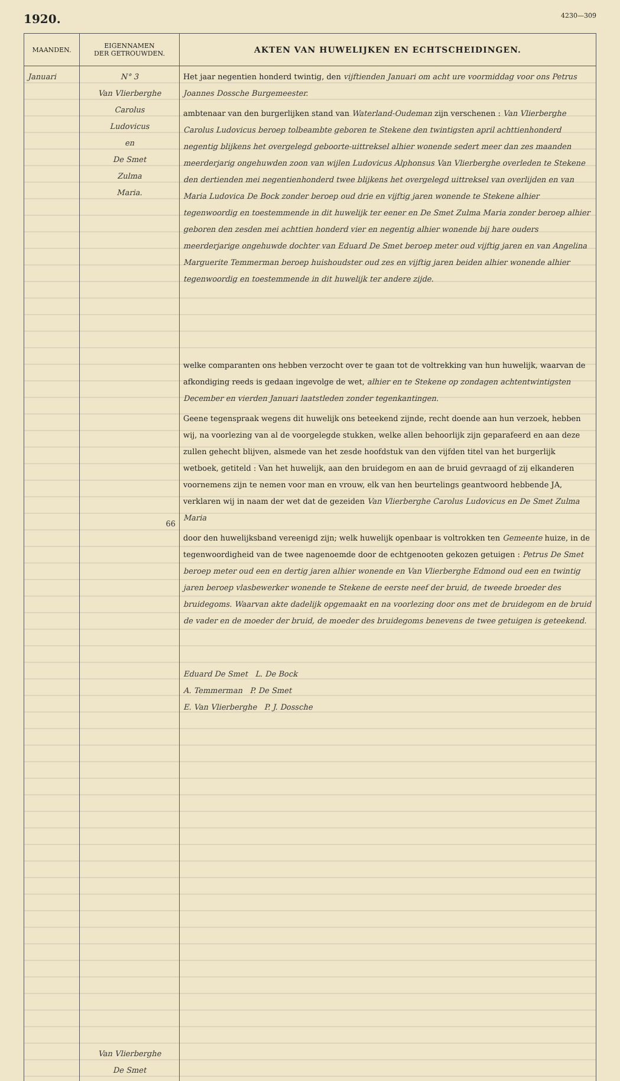1920. 4230—309
| MAANDEN. | EIGENNAMEN DER GETROUWDEN. | AKTEN VAN HUWELIJKEN EN ECHTSCHEIDINGEN. |
| --- | --- | --- |
| Januari | N° 3 Van Vlierberghe Carolus Ludovicus en De Smet Zulma Maria. 66 Van Vlierberghe De Smet | Het jaar negentien honderd twintig, den vijftienden Januari om acht ure voormiddag voor ons Petrus Joannes Dossche Burgemeester. ambtenaar van den burgerlijken stand van Waterland-Oudeman zijn verschenen : Van Vlierberghe Carolus Ludovicus beroep tolbeambte geboren te Stekene den twintigsten april achttienhonderd negentig blijkens het overgelegd geboorte-uittreksel alhier wonende sedert meer dan zes maanden meerderjarig ongehuwden zoon van wijlen Ludovicus Alphonsus Van Vlierberghe overleden te Stekene den dertienden mei negentienhonderd twee blijkens het overgelegd uittreksel van overlijden en van Maria Ludovica De Bock zonder beroep oud drie en vijftig jaren wonende te Stekene alhier tegenwoordig en toestemmende in dit huwelijk ter eener en De Smet Zulma Maria zonder beroep alhier geboren den zesden mei achttien honderd vier en negentig alhier wonende bij hare ouders meerderjarige ongehuwde dochter van Eduard De Smet beroep meter oud vijftig jaren en van Angelina Marguerite Temmerman beroep huishoudster oud zes en vijftig jaren beiden alhier wonende alhier tegenwoordig en toestemmende in dit huwelijk ter andere zijde. welke comparanten ons hebben verzocht over te gaan tot de voltrekking van hun huwelijk, waarvan de afkondiging reeds is gedaan ingevolge de wet, alhier en te Stekene op zondagen achtentwintigsten December en vierden Januari laatstleden zonder tegenkantingen. Geene tegenspraak wegens dit huwelijk ons beteekend zijnde, recht doende aan hun verzoek, hebben wij, na voorlezing van al de voorgelegde stukken, welke allen behoorlijk zijn geparafeerd en aan deze zullen gehecht blijven, alsmede van het zesde hoofdstuk van den vijfden titel van het burgerlijk wetboek, getiteld : Van het huwelijk, aan den bruidegom en aan de bruid gevraagd of zij elkanderen voornemens zijn te nemen voor man en vrouw, elk van hen beurtelings geantwoord hebbende JA, verklaren wij in naam der wet dat de gezeiden Van Vlierberghe Carolus Ludovicus en De Smet Zulma Maria door den huwelijksband vereenigd zijn; welk huwelijk openbaar is voltrokken ten Gemeente huize, in de tegenwoordigheid van de twee nagenoemde door de echtgenooten gekozen getuigen : Petrus De Smet beroep meter oud een en dertig jaren alhier wonende en Van Vlierberghe Edmond oud een en twintig jaren beroep vlasbewerker wonende te Stekene de eerste neef der bruid, de tweede broeder des bruidegoms. Waarvan akte dadelijk opgemaakt en na voorlezing door ons met de bruidegom en de bruid de vader en de moeder der bruid, de moeder des bruidegoms benevens de twee getuigen is geteekend. Eduard De Smet L. De Bock A. Temmerman P. De Smet E. Van Vlierberghe P. J. Dossche |